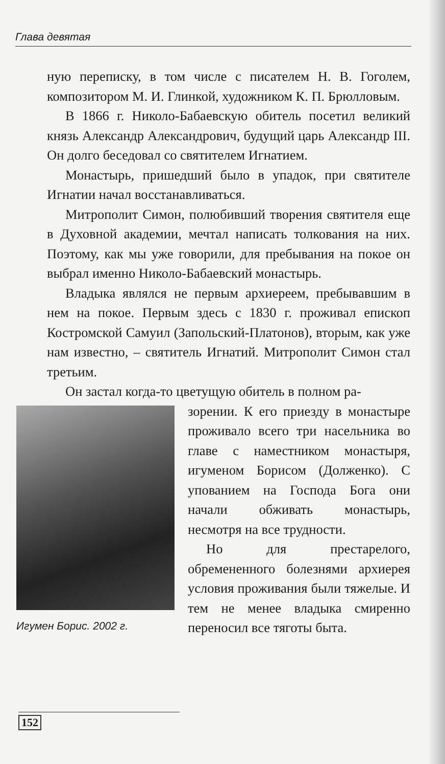Глава девятая
ную переписку, в том числе с писателем Н. В. Гоголем, композитором М. И. Глинкой, художником К. П. Брюлловым.
В 1866 г. Николо-Бабаевскую обитель посетил великий князь Александр Александрович, будущий царь Александр III. Он долго беседовал со святителем Игнатием.
Монастырь, пришедший было в упадок, при святителе Игнатии начал восстанавливаться.
Митрополит Симон, полюбивший творения святителя еще в Духовной академии, мечтал написать толкования на них. Поэтому, как мы уже говорили, для пребывания на покое он выбрал именно Николо-Бабаевский монастырь.
Владыка являлся не первым архиереем, пребывавшим в нем на покое. Первым здесь с 1830 г. проживал епископ Костромской Самуил (Запольский-Платонов), вторым, как уже нам известно, – святитель Игнатий. Митрополит Симон стал третьим.
Он застал когда-то цветущую обитель в полном ра-
Игумен Борис. 2002 г.
зорении. К его приезду в монастыре проживало всего три насельника во главе с наместником монастыря, игуменом Борисом (Долженко). С упованием на Господа Бога они начали обживать монастырь, несмотря на все трудности.
Но для престарелого, обремененного болезнями архиерея условия проживания были тяжелые. И тем не менее владыка смиренно переносил все тяготы быта.
152